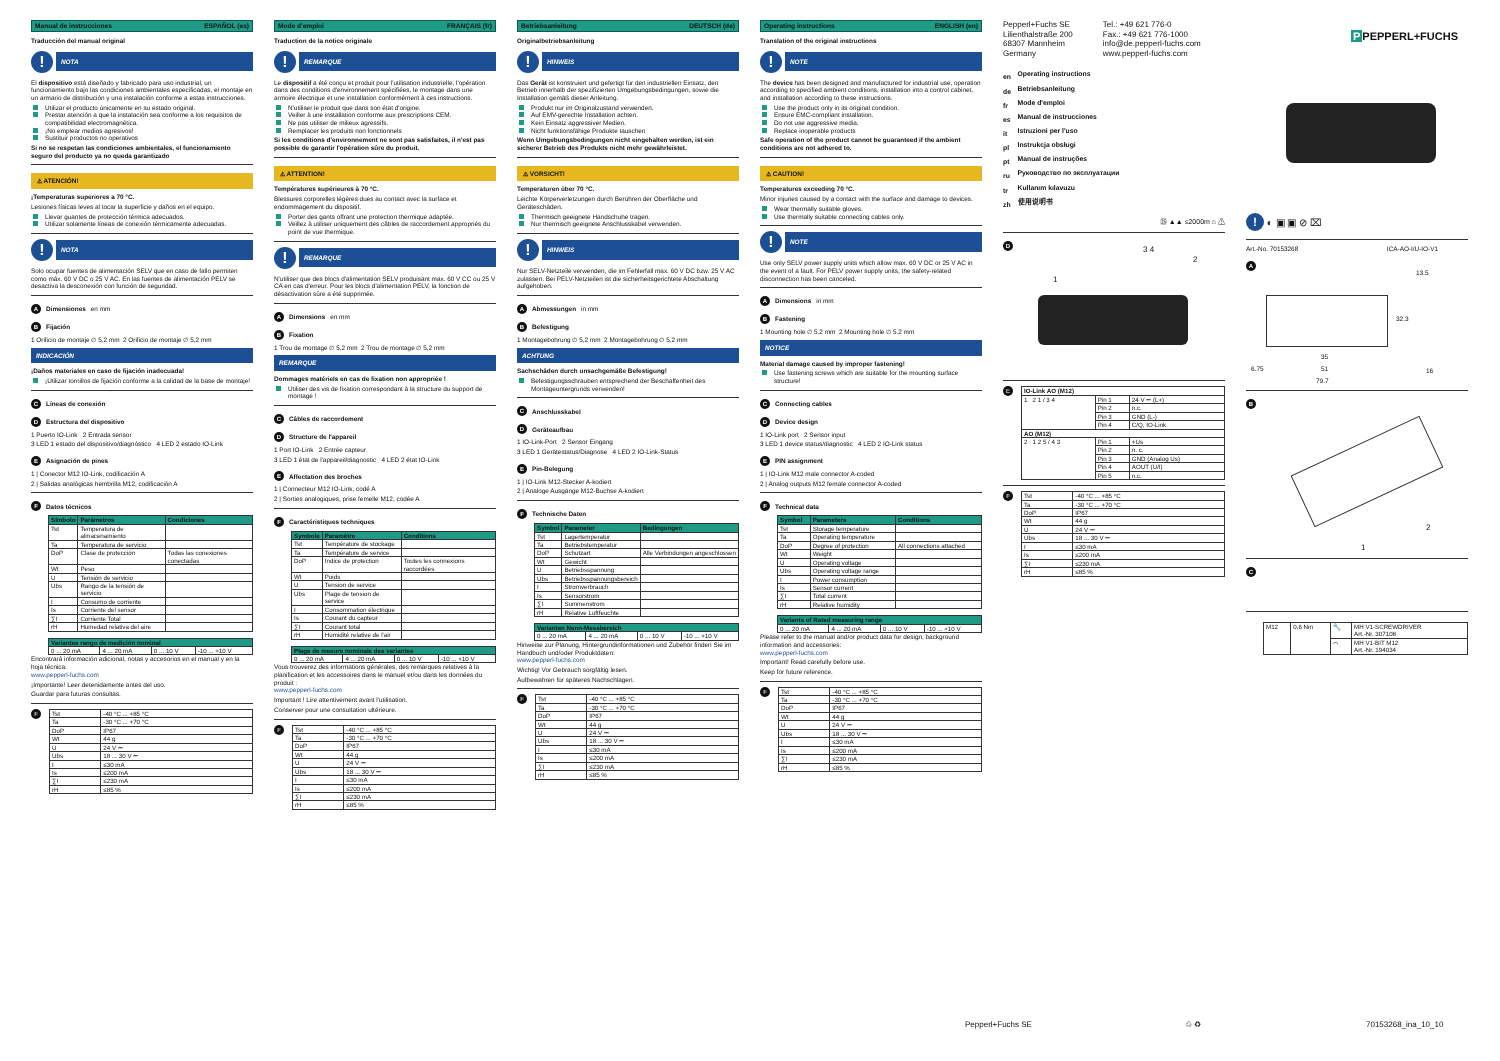Manual de instrucciones ESPAÑOL (es)
Traducción del manual original
!
NOTA
El dispositivo está diseñado y fabricado para uso industrial, un funcionamiento bajo las condiciones ambientales especificadas, el montaje en un armario de distribución y una instalación conforme a estas instrucciones.
Utilizar el producto únicamente en su estado original.
Prestar atención a que la instalación sea conforme a los requisitos de compatibilidad electromagnética.
¡No emplear medios agresivos!
Sustituir productos no operativos
Si no se respetan las condiciones ambientales, el funcionamiento seguro del producto ya no queda garantizado
⚠ ATENCIÓN!
¡Temperaturas superiores a 70 °C.
Lesiones físicas leves al tocar la superficie y daños en el equipo.
Llevar guantes de protección térmica adecuados.
Utilizar solamente líneas de conexión térmicamente adecuadas.
!
NOTA
Solo ocupar fuentes de alimentación SELV que en caso de fallo permiten como máx. 60 V DC o 25 V AC. En las fuentes de alimentación PELV se desactiva la desconexión con función de seguridad.
A Dimensiones en mm
B Fijación
1 Orificio de montaje ∅ 5,2 mm 2 Orificio de montaje ∅ 5,2 mm
INDICACIÓN
¡Daños materiales en caso de fijación inadecuada!
¡Utilizar tornillos de fijación conforme a la calidad de la base de montaje!
C Líneas de conexión
D Estructura del dispositivo
1 Puerto IO-Link 2 Entrada sensor
3 LED 1 estado del dispositivo/diagnóstico 4 LED 2 estado IO-Link
E Asignación de pines
1 | Conector M12 IO-Link, codificación A
2 | Salidas analógicas hembrilla M12, codificación A
F Datos técnicos
| Símbolo | Parámetros | Condiciones |
| --- | --- | --- |
| Tst | Temperatura de almacenamiento | |
| Ta | Temperatura de servicio | |
| DoP | Clase de protección | Todas las conexiones conectadas |
| Wt | Peso | |
| U | Tensión de servicio | |
| Ubs | Rango de la tensión de servicio | |
| I | Consumo de corriente | |
| Is | Corriente del sensor | |
| ∑I | Corriente Total | |
| rH | Humedad relativa del aire | |
| Variantes rango de medición nominal | | | |
| --- | --- | --- | --- |
| 0 ... 20 mA | 4 ... 20 mA | 0 ... 10 V | -10 ... +10 V |
Encontrará información adicional, notas y accesorios en el manual y en la hoja técnica:
www.pepperl-fuchs.com
¡Importante! Leer detenidamente antes del uso.
Guardar para futuras consultas.
F
| Tst | -40 °C ... +85 °C |
| Ta | -30 °C ... +70 °C |
| DoP | IP67 |
| Wt | 44 g |
| U | 24 V ⎓ |
| Ubs | 18 ... 30 V ⎓ |
| I | ≤30 mA |
| Is | ≤200 mA |
| ∑I | ≤230 mA |
| rH | ≤85 % |
Mode d'emploi FRANÇAIS (fr)
Traduction de la notice originale
!
REMARQUE
Le dispositif a été conçu et produit pour l'utilisation industrielle, l'opération dans des conditions d'environnement spécifiées, le montage dans une armoire électrique et une installation conformément à ces instructions.
N'utiliser le produit que dans son état d'origine.
Veiller à une installation conforme aux prescriptions CEM.
Ne pas utiliser de milieux agressifs.
Remplacer les produits non fonctionnels
Si les conditions d'environnement ne sont pas satisfaites, il n'est pas possible de garantir l'opération sûre du produit.
⚠ ATTENTION!
Températures supérieures à 70 °C.
Blessures corporelles légères dues au contact avec la surface et endommagement du dispositif.
Porter des gants offrant une protection thermique adaptée.
Veillez à utiliser uniquement des câbles de raccordement appropriés du point de vue thermique.
!
REMARQUE
N'utiliser que des blocs d'alimentation SELV produisant max. 60 V CC ou 25 V CA en cas d'erreur. Pour les blocs d'alimentation PELV, la fonction de désactivation sûre a été supprimée.
A Dimensions en mm
B Fixation
1 Trou de montage ∅ 5,2 mm 2 Trou de montage ∅ 5,2 mm
REMARQUE
Dommages matériels en cas de fixation non appropriée !
Utiliser des vis de fixation correspondant à la structure du support de montage !
C Câbles de raccordement
D Structure de l'appareil
1 Port IO-Link 2 Entrée capteur
3 LED 1 état de l'appareil/diagnostic 4 LED 2 état IO-Link
E Affectation des broches
1 | Connecteur M12 IO-Link, codé A
2 | Sorties analogiques, prise femelle M12, codée A
F Caractéristiques techniques
| Symbole | Paramètre | Conditions |
| --- | --- | --- |
| Tst | Température de stockage | |
| Ta | Température de service | |
| DoP | Indice de protection | Toutes les connexions raccordées |
| Wt | Poids | |
| U | Tension de service | |
| Ubs | Plage de tension de service | |
| I | Consommation électrique | |
| Is | Courant du capteur | |
| ∑I | Courant total | |
| rH | Humidité relative de l'air | |
| Plage de mesure nominale des variantes | | | |
| --- | --- | --- | --- |
| 0 ... 20 mA | 4 ... 20 mA | 0 ... 10 V | -10 ... +10 V |
Vous trouverez des informations générales, des remarques relatives à la planification et les accessoires dans le manuel et/ou dans les données du produit :
www.pepperl-fuchs.com
Important ! Lire attentivement avant l'utilisation.
Conserver pour une consultation ultérieure.
F
| Tst | -40 °C ... +85 °C |
| Ta | -30 °C ... +70 °C |
| DoP | IP67 |
| Wt | 44 g |
| U | 24 V ⎓ |
| Ubs | 18 ... 30 V ⎓ |
| I | ≤30 mA |
| Is | ≤200 mA |
| ∑I | ≤230 mA |
| rH | ≤85 % |
Betriebsanleitung DEUTSCH (de)
Originalbetriebsanleitung
!
HINWEIS
Das Gerät ist konstruiert und gefertigt für den industriellen Einsatz, den Betrieb innerhalb der spezifizierten Umgebungsbedingungen, sowie die Installation gemäß dieser Anleitung.
Produkt nur im Originalzustand verwenden.
Auf EMV-gerechte Installation achten.
Kein Einsatz aggressiver Medien.
Nicht funktionsfähige Produkte tauschen
Wenn Umgebungsbedingungen nicht eingehalten werden, ist ein sicherer Betrieb des Produkts nicht mehr gewährleistet.
⚠ VORSICHT!
Temperaturen über 70 °C.
Leichte Körperverletzungen durch Berühren der Oberfläche und Geräteschäden.
Thermisch geeignete Handschuhe tragen.
Nur thermisch geeignete Anschlusskabel verwenden.
!
HINWEIS
Nur SELV-Netzteile verwenden, die im Fehlerfall max. 60 V DC bzw. 25 V AC zulassen. Bei PELV-Netzteilen ist die sicherheitsgerichtete Abschaltung aufgehoben.
A Abmessungen in mm
B Befestigung
1 Montagebohrung ∅ 5,2 mm 2 Montagebohrung ∅ 5,2 mm
ACHTUNG
Sachschäden durch unsachgemäße Befestigung!
Befestigungsschrauben entsprechend der Beschaffenheit des Montageuntergrunds verwenden!
C Anschlusskabel
D Geräteaufbau
1 IO-Link-Port 2 Sensor Eingang
3 LED 1 Gerätestatus/Diagnose 4 LED 2 IO-Link-Status
E Pin-Belegung
1 | IO-Link M12-Stecker A-kodiert
2 | Analoge Ausgänge M12-Buchse A-kodiert
F Technische Daten
| Symbol | Parameter | Bedingungen |
| --- | --- | --- |
| Tst | Lagertemperatur | |
| Ta | Betriebstemperatur | |
| DoP | Schutzart | Alle Verbindungen angeschlossen |
| Wt | Gewicht | |
| U | Betriebsspannung | |
| Ubs | Betriebsspannungsbereich | |
| I | Stromverbrauch | |
| Is | Sensorstrom | |
| ∑I | Summenstrom | |
| rH | Relative Luftfeuchte | |
| Varianten Nenn-Messbereich | | | |
| --- | --- | --- | --- |
| 0 ... 20 mA | 4 ... 20 mA | 0 ... 10 V | -10 ... +10 V |
Hinweise zur Planung, Hintergrundinformationen und Zubehör finden Sie im Handbuch und/oder Produktdaten:
www.pepperl-fuchs.com
Wichtig! Vor Gebrauch sorgfältig lesen.
Aufbewahren für späteres Nachschlagen.
F
| Tst | -40 °C ... +85 °C |
| Ta | -30 °C ... +70 °C |
| DoP | IP67 |
| Wt | 44 g |
| U | 24 V ⎓ |
| Ubs | 18 ... 30 V ⎓ |
| I | ≤30 mA |
| Is | ≤200 mA |
| ∑I | ≤230 mA |
| rH | ≤85 % |
Operating instructions ENGLISH (en)
Translation of the original instructions
!
NOTE
The device has been designed and manufactured for industrial use, operation according to specified ambient conditions, installation into a control cabinet, and installation according to these instructions.
Use the product only in its original condition.
Ensure EMC-compliant installation.
Do not use aggressive media.
Replace inoperable products
Safe operation of the product cannot be guaranteed if the ambient conditions are not adhered to.
⚠ CAUTION!
Temperatures exceeding 70 °C.
Minor injuries caused by a contact with the surface and damage to devices.
Wear thermally suitable gloves.
Use thermally suitable connecting cables only.
!
NOTE
Use only SELV power supply units which allow max. 60 V DC or 25 V AC in the event of a fault. For PELV power supply units, the safety-related disconnection has been canceled.
A Dimensions in mm
B Fastening
1 Mounting hole ∅ 5.2 mm 2 Mounting hole ∅ 5.2 mm
NOTICE
Material damage caused by improper fastening!
Use fastening screws which are suitable for the mounting surface structure!
C Connecting cables
D Device design
1 IO-Link port 2 Sensor input
3 LED 1 device status/diagnostic 4 LED 2 IO-Link status
E PIN assignment
1 | IO-Link M12 male connector A-coded
2 | Analog outputs M12 female connector A-coded
F Technical data
| Symbol | Parameters | Conditions |
| --- | --- | --- |
| Tst | Storage temperature | |
| Ta | Operating temperature | |
| DoP | Degree of protection | All connections attached |
| Wt | Weight | |
| U | Operating voltage | |
| Ubs | Operating voltage range | |
| I | Power consumption | |
| Is | Sensor current | |
| ∑I | Total current | |
| rH | Relative humidity | |
| Variants of Rated measuring range | | | |
| --- | --- | --- | --- |
| 0 ... 20 mA | 4 ... 20 mA | 0 ... 10 V | -10 ... +10 V |
Please refer to the manual and/or product data for design, background information and accessories:
www.pepperl-fuchs.com
Important! Read carefully before use.
Keep for future reference.
F
| Tst | -40 °C ... +85 °C |
| Ta | -30 °C ... +70 °C |
| DoP | IP67 |
| Wt | 44 g |
| U | 24 V ⎓ |
| Ubs | 18 ... 30 V ⎓ |
| I | ≤30 mA |
| Is | ≤200 mA |
| ∑I | ≤230 mA |
| rH | ≤85 % |
Pepperl+Fuchs SE
Lilienthalstraße 200
68307 Mannheim
Germany
Tel.: +49 621 776-0
Fax.: +49 621 776-1000
info@de.pepperl-fuchs.com
www.pepperl-fuchs.com
| en | Operating instructions |
| de | Betriebsanleitung |
| fr | Mode d'emploi |
| es | Manual de instrucciones |
| it | Istruzioni per l'uso |
| pl | Instrukcja obsługi |
| pt | Manual de instruções |
| ru | Руководство по эксплуатации |
| tr | Kullanım kılavuzu |
| zh | 使用说明书 |
㉕ ▲▲ ≤2000m ⌂ ⚠
D
3 4
2
1
E
| IO-Link AO (M12) | | |
| --- | --- | --- |
| 1 2 1 / 3 4 | Pin 1 | 24 V ⎓ (L+) |
| | Pin 2 | n.c. |
| | Pin 3 | GND (L-) |
| | Pin 4 | C/Q, IO-Link |
| AO (M12) | | |
| 2 1 2 5 / 4 3 | Pin 1 | +Us |
| | Pin 2 | n. c. |
| | Pin 3 | GND (Analog Us) |
| | Pin 4 | AOUT (U/I) |
| | Pin 5 | n.c. |
F
| Tst | -40 °C ... +85 °C |
| Ta | -30 °C ... +70 °C |
| DoP | IP67 |
| Wt | 44 g |
| U | 24 V ⎓ |
| Ubs | 18 ... 30 V ⎓ |
| I | ≤30 mA |
| Is | ≤200 mA |
| ∑I | ≤230 mA |
| rH | ≤85 % |
PPEPPERL+FUCHS
! ◐ ▣ ▣ ⊘ ⌧
Art.-No. 70153268 ICA-AO-I/U-IO-V1
A
13.5
32.3
35
51
79.7
6.75 16
B
2
1
C
| M12 | 0,6 Nm | 🔧 | MH V1-SCREWDRIVER Art.-Nr. 307108 |
| | | ⌒ | MH V1-BIT M12 Art.-Nr. 194034 |
Pepperl+Fuchs SE ♲ ♻ 70153268_ina_10_10